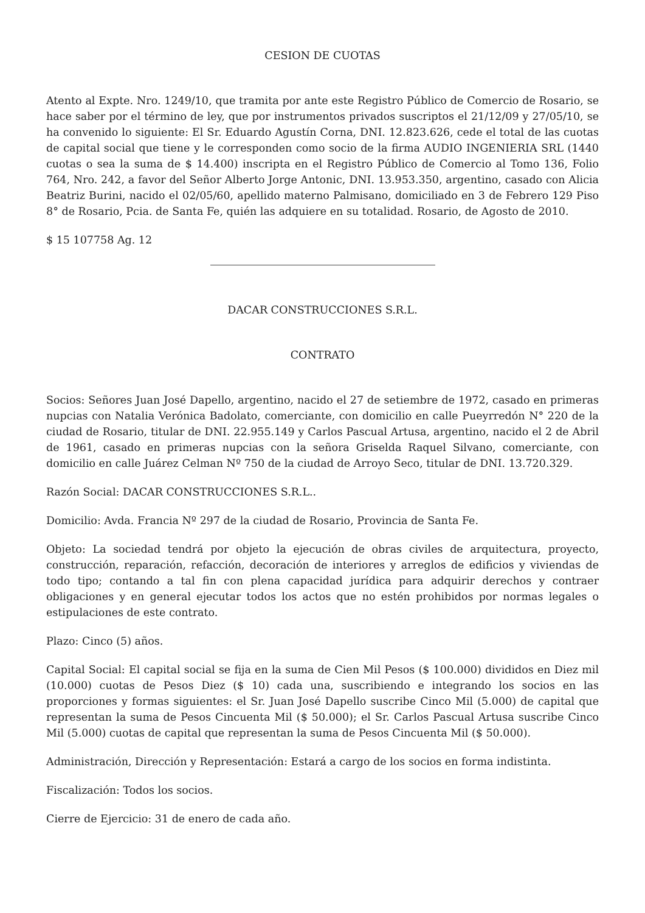CESION DE CUOTAS
Atento al Expte. Nro. 1249/10, que tramita por ante este Registro Público de Comercio de Rosario, se hace saber por el término de ley, que por instrumentos privados suscriptos el 21/12/09 y 27/05/10, se ha convenido lo siguiente: El Sr. Eduardo Agustín Corna, DNI. 12.823.626, cede el total de las cuotas de capital social que tiene y le corresponden como socio de la firma AUDIO INGENIERIA SRL (1440 cuotas o sea la suma de $ 14.400) inscripta en el Registro Público de Comercio al Tomo 136, Folio 764, Nro. 242, a favor del Señor Alberto Jorge Antonic, DNI. 13.953.350, argentino, casado con Alicia Beatriz Burini, nacido el 02/05/60, apellido materno Palmisano, domiciliado en 3 de Febrero 129 Piso 8° de Rosario, Pcia. de Santa Fe, quién las adquiere en su totalidad. Rosario, de Agosto de 2010.
$ 15 107758 Ag. 12
DACAR CONSTRUCCIONES S.R.L.
CONTRATO
Socios: Señores Juan José Dapello, argentino, nacido el 27 de setiembre de 1972, casado en primeras nupcias con Natalia Verónica Badolato, comerciante, con domicilio en calle Pueyrredón N° 220 de la ciudad de Rosario, titular de DNI. 22.955.149 y Carlos Pascual Artusa, argentino, nacido el 2 de Abril de 1961, casado en primeras nupcias con la señora Griselda Raquel Silvano, comerciante, con domicilio en calle Juárez Celman Nº 750 de la ciudad de Arroyo Seco, titular de DNI. 13.720.329.
Razón Social: DACAR CONSTRUCCIONES S.R.L..
Domicilio: Avda. Francia Nº 297 de la ciudad de Rosario, Provincia de Santa Fe.
Objeto: La sociedad tendrá por objeto la ejecución de obras civiles de arquitectura, proyecto, construcción, reparación, refacción, decoración de interiores y arreglos de edificios y viviendas de todo tipo; contando a tal fin con plena capacidad jurídica para adquirir derechos y contraer obligaciones y en general ejecutar todos los actos que no estén prohibidos por normas legales o estipulaciones de este contrato.
Plazo: Cinco (5) años.
Capital Social: El capital social se fija en la suma de Cien Mil Pesos ($ 100.000) divididos en Diez mil (10.000) cuotas de Pesos Diez ($ 10) cada una, suscribiendo e integrando los socios en las proporciones y formas siguientes: el Sr. Juan José Dapello suscribe Cinco Mil (5.000) de capital que representan la suma de Pesos Cincuenta Mil ($ 50.000); el Sr. Carlos Pascual Artusa suscribe Cinco Mil (5.000) cuotas de capital que representan la suma de Pesos Cincuenta Mil ($ 50.000).
Administración, Dirección y Representación: Estará a cargo de los socios en forma indistinta.
Fiscalización: Todos los socios.
Cierre de Ejercicio: 31 de enero de cada año.